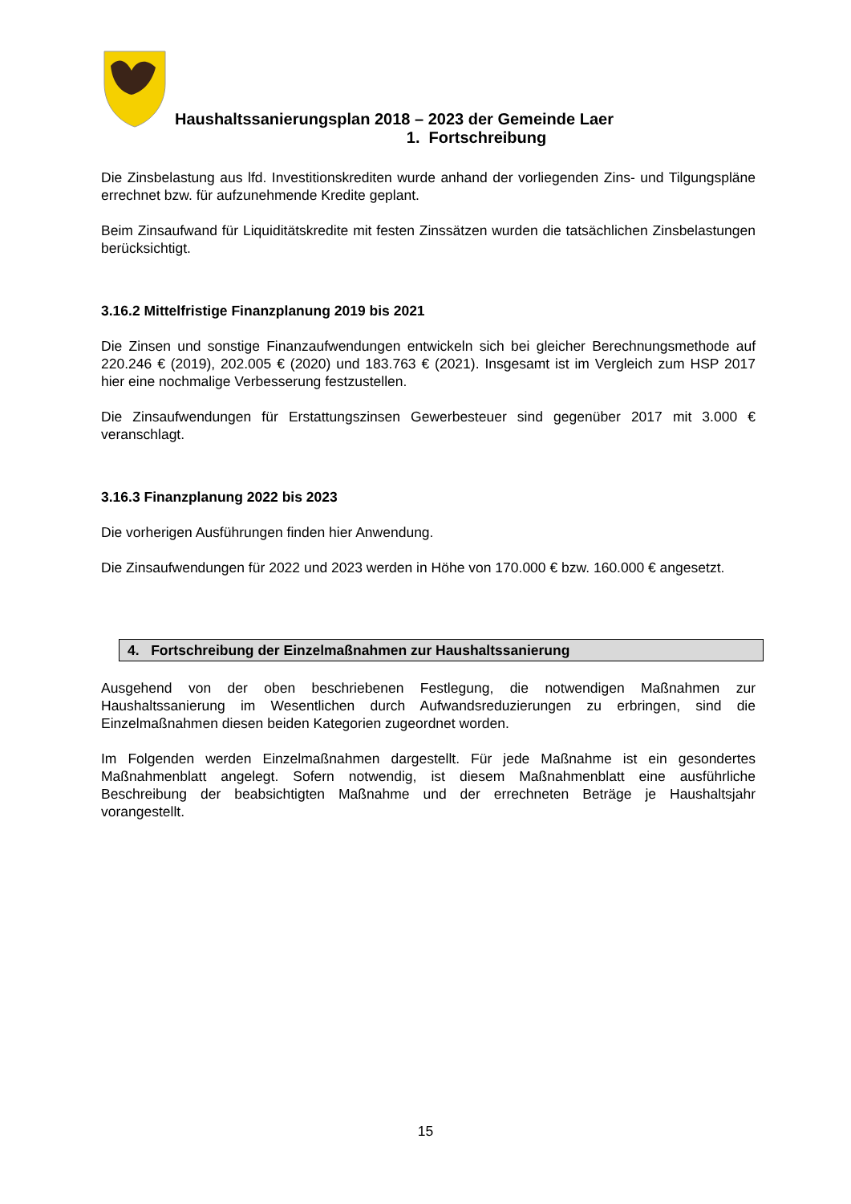Haushaltssanierungsplan 2018 – 2023 der Gemeinde Laer
1. Fortschreibung
Die Zinsbelastung aus lfd. Investitionskrediten wurde anhand der vorliegenden Zins- und Tilgungspläne errechnet bzw. für aufzunehmende Kredite geplant.
Beim Zinsaufwand für Liquiditätskredite mit festen Zinssätzen wurden die tatsächlichen Zinsbelastungen berücksichtigt.
3.16.2 Mittelfristige Finanzplanung 2019 bis 2021
Die Zinsen und sonstige Finanzaufwendungen entwickeln sich bei gleicher Berechnungsmethode auf 220.246 € (2019), 202.005 € (2020) und 183.763 € (2021). Insgesamt ist im Vergleich zum HSP 2017 hier eine nochmalige Verbesserung festzustellen.
Die Zinsaufwendungen für Erstattungszinsen Gewerbesteuer sind gegenüber 2017 mit 3.000 € veranschlagt.
3.16.3 Finanzplanung 2022 bis 2023
Die vorherigen Ausführungen finden hier Anwendung.
Die Zinsaufwendungen für 2022 und 2023 werden in Höhe von 170.000 € bzw. 160.000 € angesetzt.
4. Fortschreibung der Einzelmaßnahmen zur Haushaltssanierung
Ausgehend von der oben beschriebenen Festlegung, die notwendigen Maßnahmen zur Haushaltssanierung im Wesentlichen durch Aufwandsreduzierungen zu erbringen, sind die Einzelmaßnahmen diesen beiden Kategorien zugeordnet worden.
Im Folgenden werden Einzelmaßnahmen dargestellt. Für jede Maßnahme ist ein gesondertes Maßnahmenblatt angelegt. Sofern notwendig, ist diesem Maßnahmenblatt eine ausführliche Beschreibung der beabsichtigten Maßnahme und der errechneten Beträge je Haushaltsjahr vorangestellt.
15